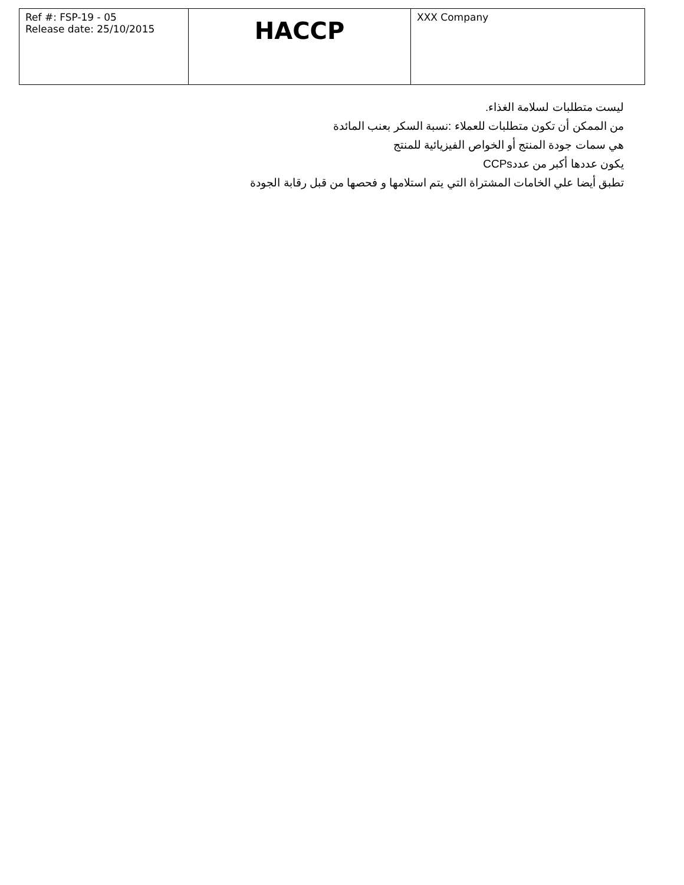| Ref #: FSP-19 - 05 Release date: 25/10/2015 | HACCP | XXX Company |
ليست متطلبات لسلامة الغذاء.
من الممكن أن تكون متطلبات للعملاء :نسبة السكر بعنب المائدة
هي سمات جودة المنتج أو الخواص الفيزيائية للمنتج
يكون عددها أكبر من عددCCPs
تطبق أيضا علي الخامات المشتراة التي يتم استلامها و فحصها من قبل رقابة الجودة